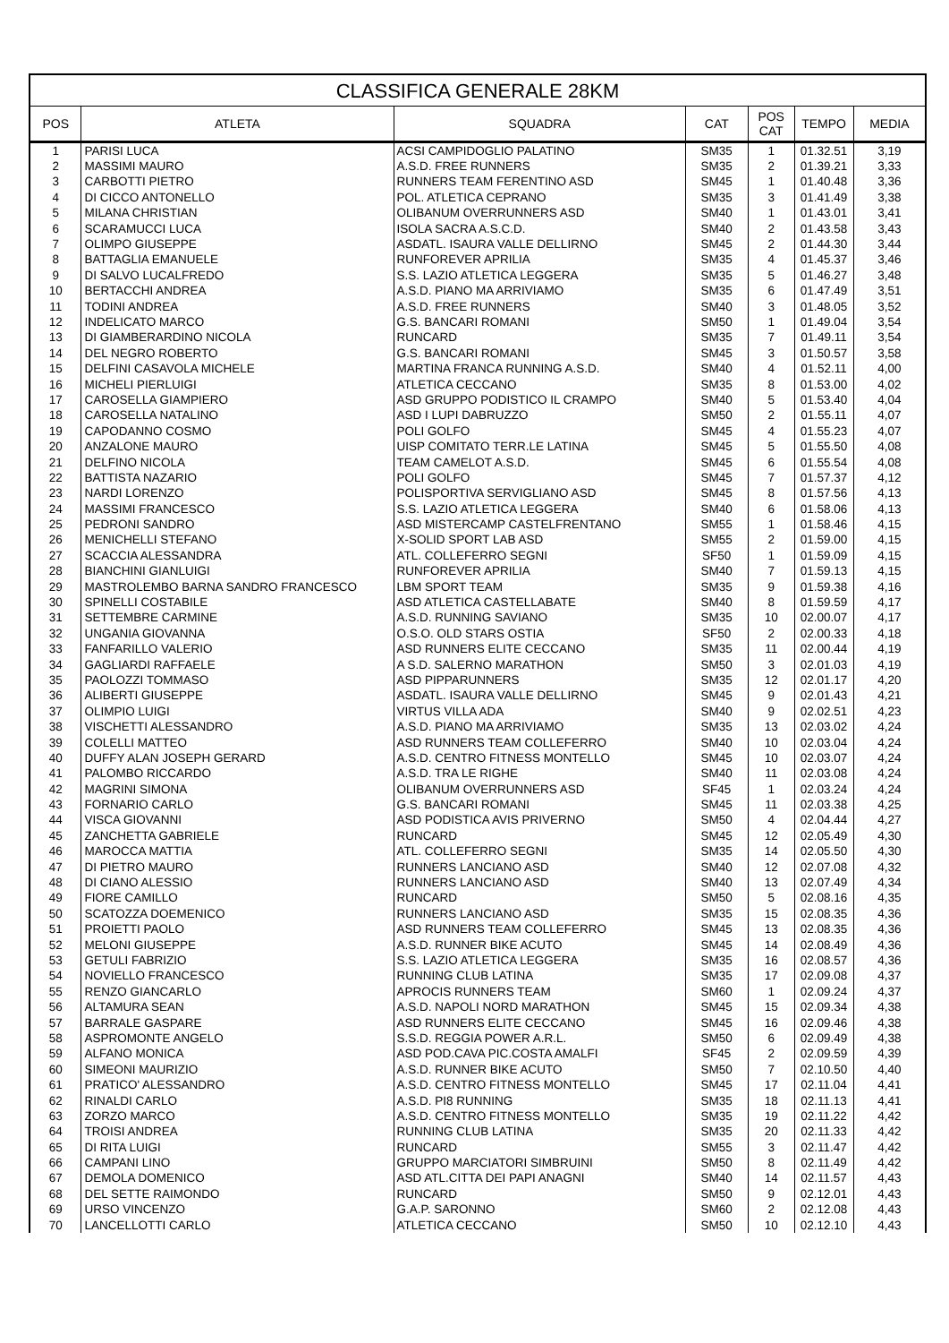CLASSIFICA GENERALE 28KM
| POS | ATLETA | SQUADRA | CAT | POS CAT | TEMPO | MEDIA |
| --- | --- | --- | --- | --- | --- | --- |
| 1 | PARISI LUCA | ACSI CAMPIDOGLIO PALATINO | SM35 | 1 | 01.32.51 | 3,19 |
| 2 | MASSIMI MAURO | A.S.D. FREE RUNNERS | SM35 | 2 | 01.39.21 | 3,33 |
| 3 | CARBOTTI PIETRO | RUNNERS TEAM FERENTINO ASD | SM45 | 1 | 01.40.48 | 3,36 |
| 4 | DI CICCO ANTONELLO | POL. ATLETICA CEPRANO | SM35 | 3 | 01.41.49 | 3,38 |
| 5 | MILANA CHRISTIAN | OLIBANUM OVERRUNNERS ASD | SM40 | 1 | 01.43.01 | 3,41 |
| 6 | SCARAMUCCI LUCA | ISOLA SACRA A.S.C.D. | SM40 | 2 | 01.43.58 | 3,43 |
| 7 | OLIMPO GIUSEPPE | ASDATL. ISAURA VALLE DELLIRNO | SM45 | 2 | 01.44.30 | 3,44 |
| 8 | BATTAGLIA EMANUELE | RUNFOREVER APRILIA | SM35 | 4 | 01.45.37 | 3,46 |
| 9 | DI SALVO LUCALFREDO | S.S. LAZIO ATLETICA LEGGERA | SM35 | 5 | 01.46.27 | 3,48 |
| 10 | BERTACCHI ANDREA | A.S.D. PIANO MA ARRIVIAMO | SM35 | 6 | 01.47.49 | 3,51 |
| 11 | TODINI ANDREA | A.S.D. FREE RUNNERS | SM40 | 3 | 01.48.05 | 3,52 |
| 12 | INDELICATO MARCO | G.S. BANCARI ROMANI | SM50 | 1 | 01.49.04 | 3,54 |
| 13 | DI GIAMBERARDINO NICOLA | RUNCARD | SM35 | 7 | 01.49.11 | 3,54 |
| 14 | DEL NEGRO ROBERTO | G.S. BANCARI ROMANI | SM45 | 3 | 01.50.57 | 3,58 |
| 15 | DELFINI CASAVOLA MICHELE | MARTINA FRANCA RUNNING A.S.D. | SM40 | 4 | 01.52.11 | 4,00 |
| 16 | MICHELI PIERLUIGI | ATLETICA CECCANO | SM35 | 8 | 01.53.00 | 4,02 |
| 17 | CAROSELLA GIAMPIERO | ASD GRUPPO PODISTICO IL CRAMPO | SM40 | 5 | 01.53.40 | 4,04 |
| 18 | CAROSELLA NATALINO | ASD I LUPI DABRUZZO | SM50 | 2 | 01.55.11 | 4,07 |
| 19 | CAPODANNO COSMO | POLI GOLFO | SM45 | 4 | 01.55.23 | 4,07 |
| 20 | ANZALONE MAURO | UISP COMITATO TERR.LE LATINA | SM45 | 5 | 01.55.50 | 4,08 |
| 21 | DELFINO NICOLA | TEAM CAMELOT A.S.D. | SM45 | 6 | 01.55.54 | 4,08 |
| 22 | BATTISTA NAZARIO | POLI GOLFO | SM45 | 7 | 01.57.37 | 4,12 |
| 23 | NARDI LORENZO | POLISPORTIVA SERVIGLIANO ASD | SM45 | 8 | 01.57.56 | 4,13 |
| 24 | MASSIMI FRANCESCO | S.S. LAZIO ATLETICA LEGGERA | SM40 | 6 | 01.58.06 | 4,13 |
| 25 | PEDRONI SANDRO | ASD MISTERCAMP CASTELFRENTANO | SM55 | 1 | 01.58.46 | 4,15 |
| 26 | MENICHELLI STEFANO | X-SOLID SPORT LAB ASD | SM55 | 2 | 01.59.00 | 4,15 |
| 27 | SCACCIA ALESSANDRA | ATL. COLLEFERRO SEGNI | SF50 | 1 | 01.59.09 | 4,15 |
| 28 | BIANCHINI GIANLUIGI | RUNFOREVER APRILIA | SM40 | 7 | 01.59.13 | 4,15 |
| 29 | MASTROLEMBO BARNA SANDRO FRANCESCO | LBM SPORT TEAM | SM35 | 9 | 01.59.38 | 4,16 |
| 30 | SPINELLI COSTABILE | ASD ATLETICA CASTELLABATE | SM40 | 8 | 01.59.59 | 4,17 |
| 31 | SETTEMBRE CARMINE | A.S.D. RUNNING SAVIANO | SM35 | 10 | 02.00.07 | 4,17 |
| 32 | UNGANIA GIOVANNA | O.S.O. OLD STARS OSTIA | SF50 | 2 | 02.00.33 | 4,18 |
| 33 | FANFARILLO VALERIO | ASD RUNNERS ELITE CECCANO | SM35 | 11 | 02.00.44 | 4,19 |
| 34 | GAGLIARDI RAFFAELE | A S.D. SALERNO MARATHON | SM50 | 3 | 02.01.03 | 4,19 |
| 35 | PAOLOZZI TOMMASO | ASD PIPPARUNNERS | SM35 | 12 | 02.01.17 | 4,20 |
| 36 | ALIBERTI GIUSEPPE | ASDATL. ISAURA VALLE DELLIRNO | SM45 | 9 | 02.01.43 | 4,21 |
| 37 | OLIMPIO LUIGI | VIRTUS VILLA ADA | SM40 | 9 | 02.02.51 | 4,23 |
| 38 | VISCHETTI ALESSANDRO | A.S.D. PIANO MA ARRIVIAMO | SM35 | 13 | 02.03.02 | 4,24 |
| 39 | COLELLI MATTEO | ASD RUNNERS TEAM COLLEFERRO | SM40 | 10 | 02.03.04 | 4,24 |
| 40 | DUFFY ALAN JOSEPH GERARD | A.S.D. CENTRO FITNESS MONTELLO | SM45 | 10 | 02.03.07 | 4,24 |
| 41 | PALOMBO RICCARDO | A.S.D. TRA LE RIGHE | SM40 | 11 | 02.03.08 | 4,24 |
| 42 | MAGRINI SIMONA | OLIBANUM OVERRUNNERS ASD | SF45 | 1 | 02.03.24 | 4,24 |
| 43 | FORNARIO CARLO | G.S. BANCARI ROMANI | SM45 | 11 | 02.03.38 | 4,25 |
| 44 | VISCA GIOVANNI | ASD PODISTICA AVIS PRIVERNO | SM50 | 4 | 02.04.44 | 4,27 |
| 45 | ZANCHETTA GABRIELE | RUNCARD | SM45 | 12 | 02.05.49 | 4,30 |
| 46 | MAROCCA MATTIA | ATL. COLLEFERRO SEGNI | SM35 | 14 | 02.05.50 | 4,30 |
| 47 | DI PIETRO MAURO | RUNNERS LANCIANO ASD | SM40 | 12 | 02.07.08 | 4,32 |
| 48 | DI CIANO ALESSIO | RUNNERS LANCIANO ASD | SM40 | 13 | 02.07.49 | 4,34 |
| 49 | FIORE CAMILLO | RUNCARD | SM50 | 5 | 02.08.16 | 4,35 |
| 50 | SCATOZZA DOEMENICO | RUNNERS LANCIANO ASD | SM35 | 15 | 02.08.35 | 4,36 |
| 51 | PROIETTI PAOLO | ASD RUNNERS TEAM COLLEFERRO | SM45 | 13 | 02.08.35 | 4,36 |
| 52 | MELONI GIUSEPPE | A.S.D. RUNNER BIKE ACUTO | SM45 | 14 | 02.08.49 | 4,36 |
| 53 | GETULI FABRIZIO | S.S. LAZIO ATLETICA LEGGERA | SM35 | 16 | 02.08.57 | 4,36 |
| 54 | NOVIELLO FRANCESCO | RUNNING CLUB LATINA | SM35 | 17 | 02.09.08 | 4,37 |
| 55 | RENZO GIANCARLO | APROCIS RUNNERS TEAM | SM60 | 1 | 02.09.24 | 4,37 |
| 56 | ALTAMURA SEAN | A.S.D. NAPOLI NORD MARATHON | SM45 | 15 | 02.09.34 | 4,38 |
| 57 | BARRALE GASPARE | ASD RUNNERS ELITE CECCANO | SM45 | 16 | 02.09.46 | 4,38 |
| 58 | ASPROMONTE ANGELO | S.S.D. REGGIA POWER A.R.L. | SM50 | 6 | 02.09.49 | 4,38 |
| 59 | ALFANO MONICA | ASD POD.CAVA PIC.COSTA AMALFI | SF45 | 2 | 02.09.59 | 4,39 |
| 60 | SIMEONI MAURIZIO | A.S.D. RUNNER BIKE ACUTO | SM50 | 7 | 02.10.50 | 4,40 |
| 61 | PRATICO' ALESSANDRO | A.S.D. CENTRO FITNESS MONTELLO | SM45 | 17 | 02.11.04 | 4,41 |
| 62 | RINALDI CARLO | A.S.D. PI8 RUNNING | SM35 | 18 | 02.11.13 | 4,41 |
| 63 | ZORZO MARCO | A.S.D. CENTRO FITNESS MONTELLO | SM35 | 19 | 02.11.22 | 4,42 |
| 64 | TROISI ANDREA | RUNNING CLUB LATINA | SM35 | 20 | 02.11.33 | 4,42 |
| 65 | DI RITA LUIGI | RUNCARD | SM55 | 3 | 02.11.47 | 4,42 |
| 66 | CAMPANI LINO | GRUPPO MARCIATORI SIMBRUINI | SM50 | 8 | 02.11.49 | 4,42 |
| 67 | DEMOLA DOMENICO | ASD ATL.CITTA DEI PAPI ANAGNI | SM40 | 14 | 02.11.57 | 4,43 |
| 68 | DEL SETTE RAIMONDO | RUNCARD | SM50 | 9 | 02.12.01 | 4,43 |
| 69 | URSO VINCENZO | G.A.P. SARONNO | SM60 | 2 | 02.12.08 | 4,43 |
| 70 | LANCELLOTTI CARLO | ATLETICA CECCANO | SM50 | 10 | 02.12.10 | 4,43 |